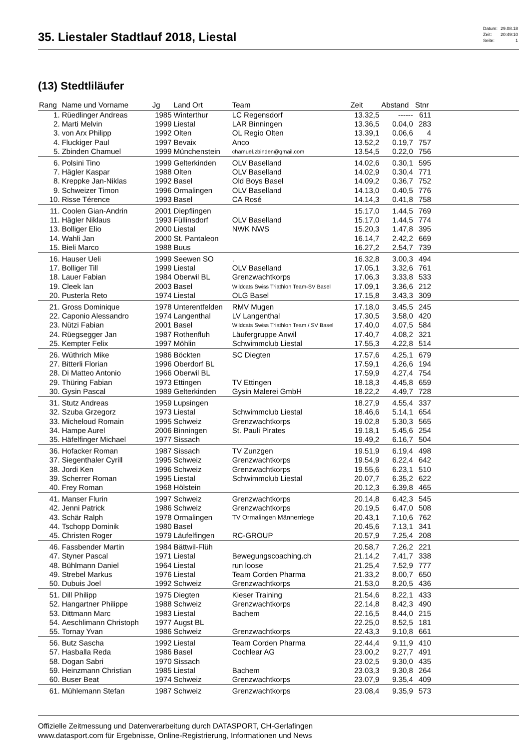35. Liestaler Stadtlauf 2018, Liestal
| Datum: | 29.08.18 |
| Zeit: | 20:49:10 |
| Seite: | 1 |
(13) Stedtliläufer
| Rang | Name und Vorname | Jg | Land Ort | Team | Zeit | Abstand | Stnr | |
| --- | --- | --- | --- | --- | --- | --- | --- | --- |
| 1. | Rüedlinger Andreas | 1985 | Winterthur | LC Regensdorf | 13.32,5 | ------ | 611 | |
| 2. | Marti Melvin | 1999 | Liestal | LAR Binningen | 13.36,5 | 0.04,0 | 283 | |
| 3. | von Arx Philipp | 1992 | Olten | OL Regio Olten | 13.39,1 | 0.06,6 | 4 | |
| 4. | Fluckiger Paul | 1997 | Bevaix | Anco | 13.52,2 | 0.19,7 | 757 | |
| 5. | Zbinden Chamuel | 1999 | Münchenstein | chamuel.zbinden@gmail.com | 13.54,5 | 0.22,0 | 756 | |
| 6. | Polsini Tino | 1999 | Gelterkinden | OLV Baselland | 14.02,6 | 0.30,1 | 595 | |
| 7. | Hägler Kaspar | 1988 | Olten | OLV Baselland | 14.02,9 | 0.30,4 | 771 | |
| 8. | Kreppke Jan-Niklas | 1992 | Basel | Old Boys Basel | 14.09,2 | 0.36,7 | 752 | |
| 9. | Schweizer Timon | 1996 | Ormalingen | OLV Baselland | 14.13,0 | 0.40,5 | 776 | |
| 10. | Risse Térence | 1993 | Basel | CA Rosé | 14.14,3 | 0.41,8 | 758 | |
| 11. | Coolen Gian-Andrin | 2001 | Diepflingen | | 15.17,0 | 1.44,5 | 769 | |
| 11. | Hägler Niklaus | 1993 | Füllinsdorf | OLV Baselland | 15.17,0 | 1.44,5 | 774 | |
| 13. | Bolliger Elio | 2000 | Liestal | NWK NWS | 15.20,3 | 1.47,8 | 395 | |
| 14. | Wahli Jan | 2000 | St. Pantaleon | | 16.14,7 | 2.42,2 | 669 | |
| 15. | Bieli Marco | 1988 | Buus | | 16.27,2 | 2.54,7 | 739 | |
| 16. | Hauser Ueli | 1999 | Seewen SO | . | 16.32,8 | 3.00,3 | 494 | |
| 17. | Bolliger Till | 1999 | Liestal | OLV Baselland | 17.05,1 | 3.32,6 | 761 | |
| 18. | Lauer Fabian | 1984 | Oberwil BL | Grenzwachtkorps | 17.06,3 | 3.33,8 | 533 | |
| 19. | Cleek Ian | 2003 | Basel | Wildcats Swiss Triathlon Team-SV Basel | 17.09,1 | 3.36,6 | 212 | |
| 20. | Pusterla Reto | 1974 | Liestal | OLG Basel | 17.15,8 | 3.43,3 | 309 | |
| 21. | Gross Dominique | 1978 | Unterentfelden | RMV Mugen | 17.18,0 | 3.45,5 | 245 | |
| 22. | Caponio Alessandro | 1974 | Langenthal | LV Langenthal | 17.30,5 | 3.58,0 | 420 | |
| 23. | Nützi Fabian | 2001 | Basel | Wildcats Swiss Triathlon Team / SV Basel | 17.40,0 | 4.07,5 | 584 | |
| 24. | Rüegsegger Jan | 1987 | Rothenfluh | Läufergruppe Anwil | 17.40,7 | 4.08,2 | 321 | |
| 25. | Kempter Felix | 1997 | Möhlin | Schwimmclub Liestal | 17.55,3 | 4.22,8 | 514 | |
| 26. | Wüthrich Mike | 1986 | Böckten | SC Diegten | 17.57,6 | 4.25,1 | 679 | |
| 27. | Bitterli Florian | 1996 | Oberdorf BL | | 17.59,1 | 4.26,6 | 194 | |
| 28. | Di Matteo Antonio | 1966 | Oberwil BL | | 17.59,9 | 4.27,4 | 754 | |
| 29. | Thüring Fabian | 1973 | Ettingen | TV Ettingen | 18.18,3 | 4.45,8 | 659 | |
| 30. | Gysin Pascal | 1989 | Gelterkinden | Gysin Malerei GmbH | 18.22,2 | 4.49,7 | 728 | |
| 31. | Stutz Andreas | 1959 | Lupsingen | | 18.27,9 | 4.55,4 | 337 | |
| 32. | Szuba Grzegorz | 1973 | Liestal | Schwimmclub Liestal | 18.46,6 | 5.14,1 | 654 | |
| 33. | Micheloud Romain | 1995 | Schweiz | Grenzwachtkorps | 19.02,8 | 5.30,3 | 565 | |
| 34. | Hampe Aurel | 2006 | Binningen | St. Pauli Pirates | 19.18,1 | 5.45,6 | 254 | |
| 35. | Häfelfinger Michael | 1977 | Sissach | | 19.49,2 | 6.16,7 | 504 | |
| 36. | Hofacker Roman | 1987 | Sissach | TV Zunzgen | 19.51,9 | 6.19,4 | 498 | |
| 37. | Siegenthaler Cyrill | 1995 | Schweiz | Grenzwachtkorps | 19.54,9 | 6.22,4 | 642 | |
| 38. | Jordi Ken | 1996 | Schweiz | Grenzwachtkorps | 19.55,6 | 6.23,1 | 510 | |
| 39. | Scherrer Roman | 1995 | Liestal | Schwimmclub Liestal | 20.07,7 | 6.35,2 | 622 | |
| 40. | Frey Roman | 1968 | Hölstein | | 20.12,3 | 6.39,8 | 465 | |
| 41. | Manser Flurin | 1997 | Schweiz | Grenzwachtkorps | 20.14,8 | 6.42,3 | 545 | |
| 42. | Jenni Patrick | 1986 | Schweiz | Grenzwachtkorps | 20.19,5 | 6.47,0 | 508 | |
| 43. | Schär Ralph | 1978 | Ormalingen | TV Ormalingen Männerriege | 20.43,1 | 7.10,6 | 762 | |
| 44. | Tschopp Dominik | 1980 | Basel | | 20.45,6 | 7.13,1 | 341 | |
| 45. | Christen Roger | 1979 | Läufelfingen | RC-GROUP | 20.57,9 | 7.25,4 | 208 | |
| 46. | Fassbender Martin | 1984 | Bättwil-Flüh | | 20.58,7 | 7.26,2 | 221 | |
| 47. | Styner Pascal | 1971 | Liestal | Bewegungscoaching.ch | 21.14,2 | 7.41,7 | 338 | |
| 48. | Bühlmann Daniel | 1964 | Liestal | run loose | 21.25,4 | 7.52,9 | 777 | |
| 49. | Strebel Markus | 1976 | Liestal | Team Corden Pharma | 21.33,2 | 8.00,7 | 650 | |
| 50. | Dubuis Joel | 1992 | Schweiz | Grenzwachtkorps | 21.53,0 | 8.20,5 | 436 | |
| 51. | Dill Philipp | 1975 | Diegten | Kieser Training | 21.54,6 | 8.22,1 | 433 | |
| 52. | Hangartner Philippe | 1988 | Schweiz | Grenzwachtkorps | 22.14,8 | 8.42,3 | 490 | |
| 53. | Dittmann Marc | 1983 | Liestal | Bachem | 22.16,5 | 8.44,0 | 215 | |
| 54. | Aeschlimann Christoph | 1977 | Augst BL | | 22.25,0 | 8.52,5 | 181 | |
| 55. | Tornay Yvan | 1986 | Schweiz | Grenzwachtkorps | 22.43,3 | 9.10,8 | 661 | |
| 56. | Butz Sascha | 1992 | Liestal | Team Corden Pharma | 22.44,4 | 9.11,9 | 410 | |
| 57. | Hasballa Reda | 1986 | Basel | Cochlear AG | 23.00,2 | 9.27,7 | 491 | |
| 58. | Dogan Sabri | 1970 | Sissach | | 23.02,5 | 9.30,0 | 435 | |
| 59. | Heinzmann Christian | 1985 | Liestal | Bachem | 23.03,3 | 9.30,8 | 264 | |
| 60. | Buser Beat | 1974 | Schweiz | Grenzwachtkorps | 23.07,9 | 9.35,4 | 409 | |
| 61. | Mühlemann Stefan | 1987 | Schweiz | Grenzwachtkorps | 23.08,4 | 9.35,9 | 573 | |
Offizielle Zeitmessung und Datenverarbeitung durch DATASPORT, CH-Gerlafingen
www.datasport.com für Ergebnisse, Online-Registrierung, Informationen und News